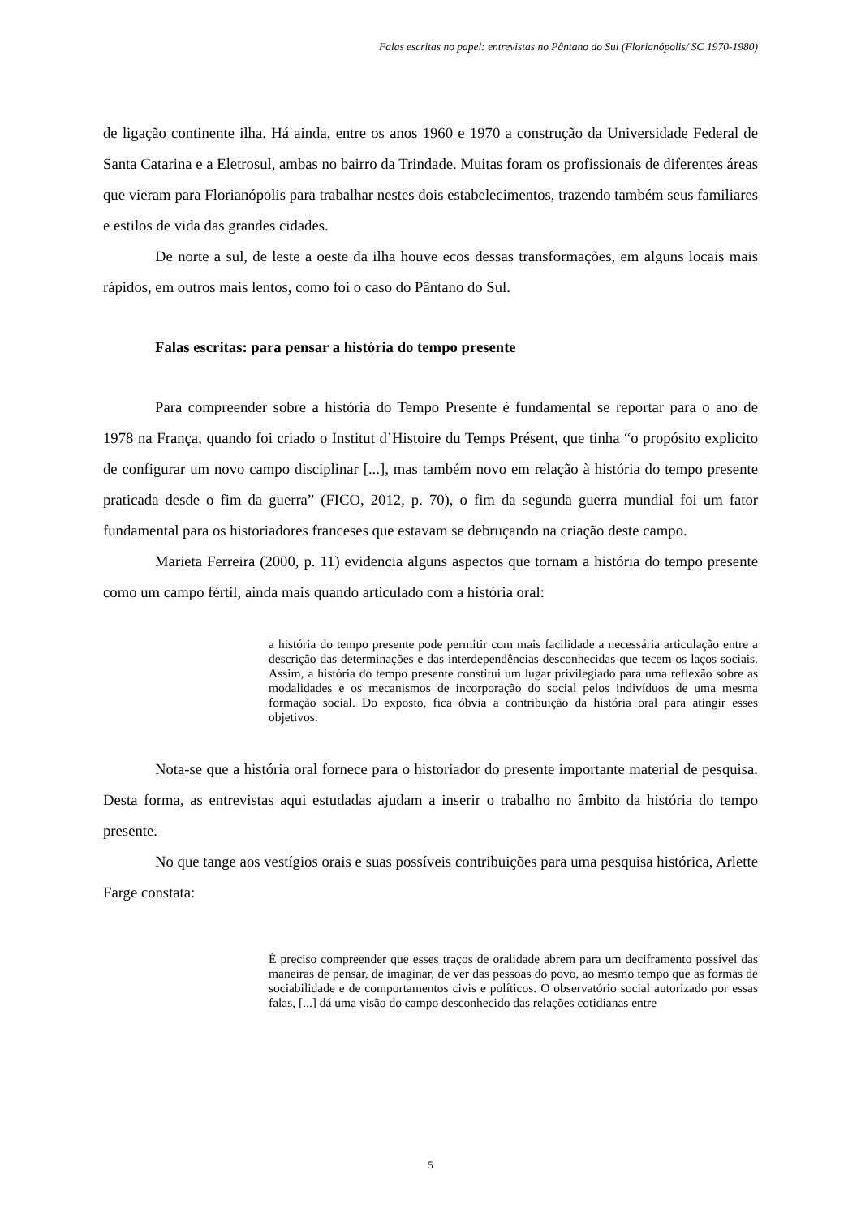Falas escritas no papel: entrevistas no Pântano do Sul (Florianópolis/ SC 1970-1980)
de ligação continente ilha. Há ainda, entre os anos 1960 e 1970 a construção da Universidade Federal de Santa Catarina e a Eletrosul, ambas no bairro da Trindade. Muitas foram os profissionais de diferentes áreas que vieram para Florianópolis para trabalhar nestes dois estabelecimentos, trazendo também seus familiares e estilos de vida das grandes cidades.
De norte a sul, de leste a oeste da ilha houve ecos dessas transformações, em alguns locais mais rápidos, em outros mais lentos, como foi o caso do Pântano do Sul.
Falas escritas: para pensar a história do tempo presente
Para compreender sobre a história do Tempo Presente é fundamental se reportar para o ano de 1978 na França, quando foi criado o Institut d’Histoire du Temps Présent, que tinha “o propósito explicito de configurar um novo campo disciplinar [...], mas também novo em relação à história do tempo presente praticada desde o fim da guerra” (FICO, 2012, p. 70), o fim da segunda guerra mundial foi um fator fundamental para os historiadores franceses que estavam se debruçando na criação deste campo.
Marieta Ferreira (2000, p. 11) evidencia alguns aspectos que tornam a história do tempo presente como um campo fértil, ainda mais quando articulado com a história oral:
a história do tempo presente pode permitir com mais facilidade a necessária articulação entre a descrição das determinações e das interdependências desconhecidas que tecem os laços sociais. Assim, a história do tempo presente constitui um lugar privilegiado para uma reflexão sobre as modalidades e os mecanismos de incorporação do social pelos indivíduos de uma mesma formação social. Do exposto, fica óbvia a contribuição da história oral para atingir esses objetivos.
Nota-se que a história oral fornece para o historiador do presente importante material de pesquisa. Desta forma, as entrevistas aqui estudadas ajudam a inserir o trabalho no âmbito da história do tempo presente.
No que tange aos vestígios orais e suas possíveis contribuições para uma pesquisa histórica, Arlette Farge constata:
É preciso compreender que esses traços de oralidade abrem para um deciframento possível das maneiras de pensar, de imaginar, de ver das pessoas do povo, ao mesmo tempo que as formas de sociabilidade e de comportamentos civis e políticos. O observatório social autorizado por essas falas, [...] dá uma visão do campo desconhecido das relações cotidianas entre
5